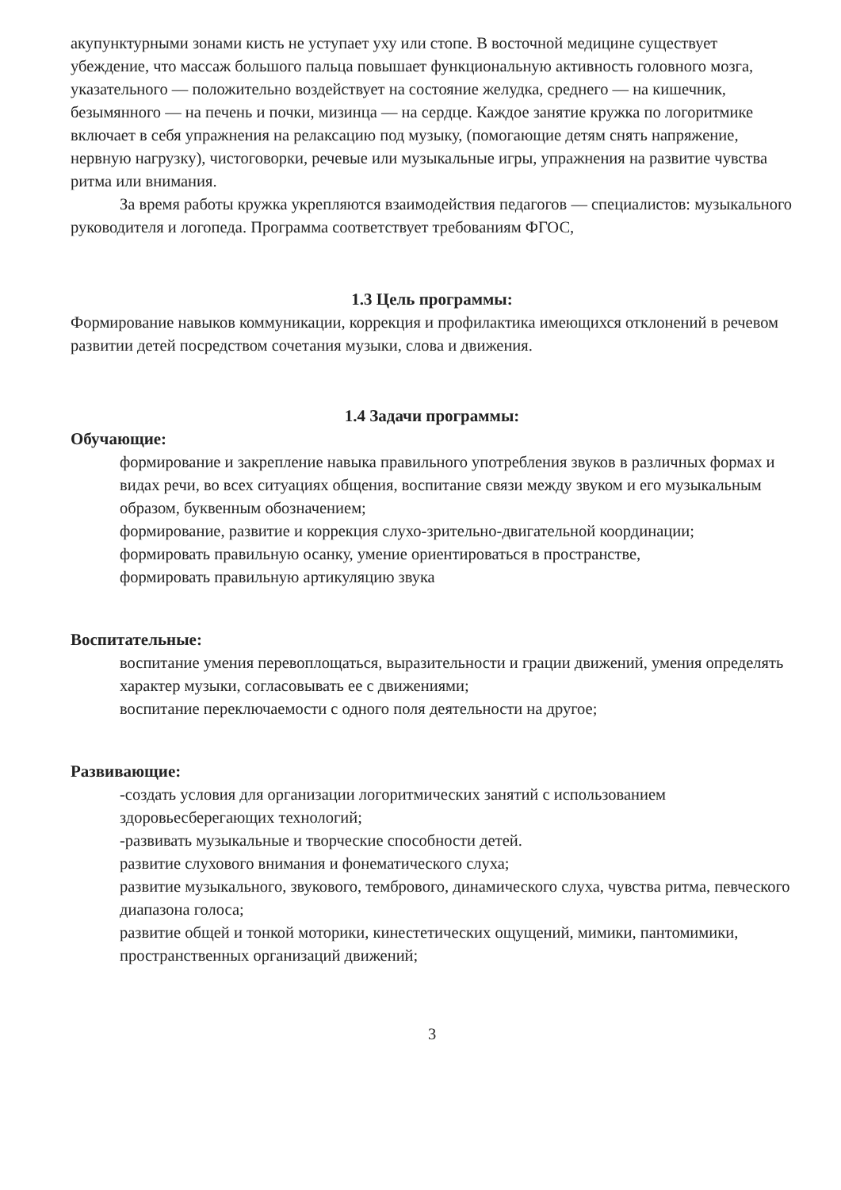акупунктурными зонами кисть не уступает уху или стопе. В восточной медицине существует убеждение, что массаж большого пальца повышает функциональную активность головного мозга, указательного — положительно воздействует на состояние желудка, среднего — на кишечник, безымянного — на печень и почки, мизинца — на сердце. Каждое занятие кружка по логоритмике включает в себя упражнения на релаксацию под музыку, (помогающие детям снять напряжение, нервную нагрузку), чистоговорки, речевые или музыкальные игры, упражнения на развитие чувства ритма или внимания.
За время работы кружка укрепляются взаимодействия педагогов — специалистов: музыкального руководителя и логопеда. Программа соответствует требованиям ФГОС,
1.3 Цель программы:
Формирование навыков коммуникации, коррекция и профилактика имеющихся отклонений в речевом развитии детей посредством сочетания музыки, слова и движения.
1.4 Задачи программы:
Обучающие:
формирование и закрепление навыка правильного употребления звуков в различных формах и видах речи, во всех ситуациях общения, воспитание связи между звуком и его музыкальным образом, буквенным обозначением;
формирование, развитие и коррекция слухо-зрительно-двигательной координации;
формировать правильную осанку, умение ориентироваться в пространстве,
формировать правильную артикуляцию звука
Воспитательные:
воспитание умения перевоплощаться, выразительности и грации движений, умения определять характер музыки, согласовывать ее с движениями;
воспитание переключаемости с одного поля деятельности на другое;
Развивающие:
-создать условия для организации логоритмических занятий с использованием здоровьесберегающих технологий;
-развивать музыкальные и творческие способности детей.
развитие слухового внимания и фонематического слуха;
развитие музыкального, звукового, тембрового, динамического слуха, чувства ритма, певческого диапазона голоса;
развитие общей и тонкой моторики, кинестетических ощущений, мимики, пантомимики, пространственных организаций движений;
3